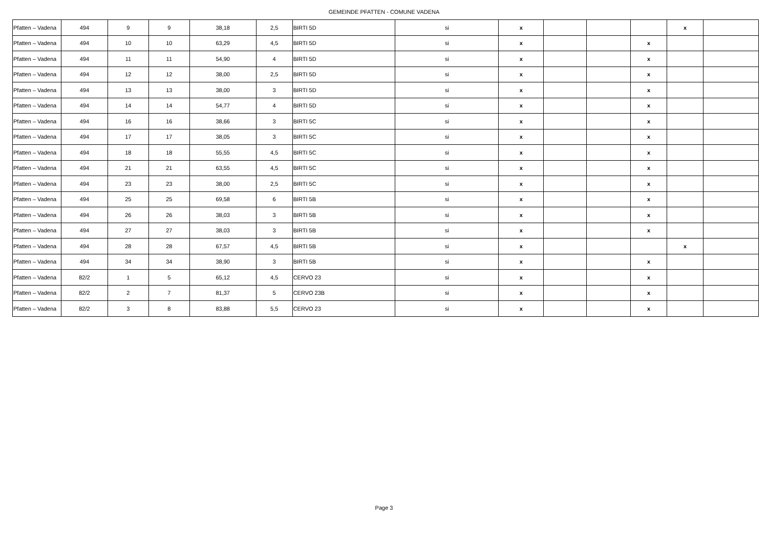GEMEINDE PFATTEN - COMUNE VADENA
| Pfatten – Vadena | 494 | 9 | 9 | 38,18 | 2,5 | BIRTI 5D | si | x | | | | x | |
| Pfatten – Vadena | 494 | 10 | 10 | 63,29 | 4,5 | BIRTI 5D | si | x | | | x | | |
| Pfatten – Vadena | 494 | 11 | 11 | 54,90 | 4 | BIRTI 5D | si | x | | | x | | |
| Pfatten – Vadena | 494 | 12 | 12 | 38,00 | 2,5 | BIRTI 5D | si | x | | | x | | |
| Pfatten – Vadena | 494 | 13 | 13 | 38,00 | 3 | BIRTI 5D | si | x | | | x | | |
| Pfatten – Vadena | 494 | 14 | 14 | 54,77 | 4 | BIRTI 5D | si | x | | | x | | |
| Pfatten – Vadena | 494 | 16 | 16 | 38,66 | 3 | BIRTI 5C | si | x | | | x | | |
| Pfatten – Vadena | 494 | 17 | 17 | 38,05 | 3 | BIRTI 5C | si | x | | | x | | |
| Pfatten – Vadena | 494 | 18 | 18 | 55,55 | 4,5 | BIRTI 5C | si | x | | | x | | |
| Pfatten – Vadena | 494 | 21 | 21 | 63,55 | 4,5 | BIRTI 5C | si | x | | | x | | |
| Pfatten – Vadena | 494 | 23 | 23 | 38,00 | 2,5 | BIRTI 5C | si | x | | | x | | |
| Pfatten – Vadena | 494 | 25 | 25 | 69,58 | 6 | BIRTI 5B | si | x | | | x | | |
| Pfatten – Vadena | 494 | 26 | 26 | 38,03 | 3 | BIRTI 5B | si | x | | | x | | |
| Pfatten – Vadena | 494 | 27 | 27 | 38,03 | 3 | BIRTI 5B | si | x | | | x | | |
| Pfatten – Vadena | 494 | 28 | 28 | 67,57 | 4,5 | BIRTI 5B | si | x | | | | x | |
| Pfatten – Vadena | 494 | 34 | 34 | 38,90 | 3 | BIRTI 5B | si | x | | | x | | |
| Pfatten – Vadena | 82/2 | 1 | 5 | 65,12 | 4,5 | CERVO 23 | si | x | | | x | | |
| Pfatten – Vadena | 82/2 | 2 | 7 | 81,37 | 5 | CERVO 23B | si | x | | | x | | |
| Pfatten – Vadena | 82/2 | 3 | 8 | 83,88 | 5,5 | CERVO 23 | si | x | | | x | | |
Page 3